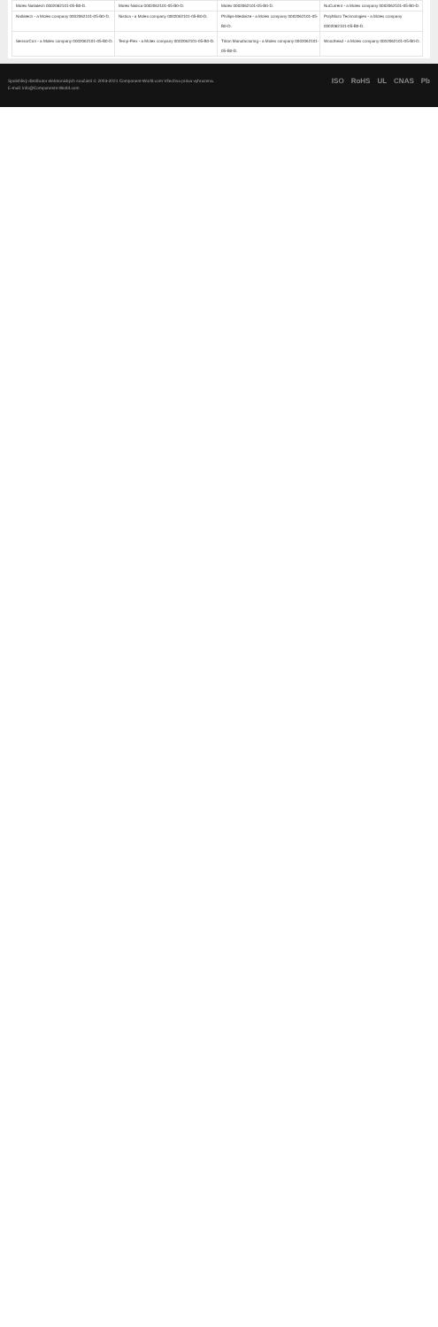| Molex Nallatech 0002062101-05-B0-D. | Molex Nistica 0002062101-05-B0-D. | Molex 0002062101-05-B0-D. | NuCurrent - a Molex company 0002062101-05-B0-D. |
| Nallatech - a Molex company 0002062101-05-B0-D. | Nistica - a Molex company 0002062101-05-B0-D. | Phillips-Medisize - a Molex company 0002062101-05-B0-D. | PolyMicro Technologies - a Molex company 0002062101-05-B0-D. |
| SensorCon - a Molex company 0002062101-05-B0-D. | Temp-Flex - a Molex company 0002062101-05-B0-D. | Triton Manufacturing - a Molex company 0002062101-05-B0-D. | Woodhead - a Molex company 0002062101-05-B0-D. |
Spolehlivý distributor elektronických součástí © 2003-2021 Component-World.com Všechna práva vyhrazena.
E-mail: info@Components-World.com
ISO RoHS UL CNAS Pb